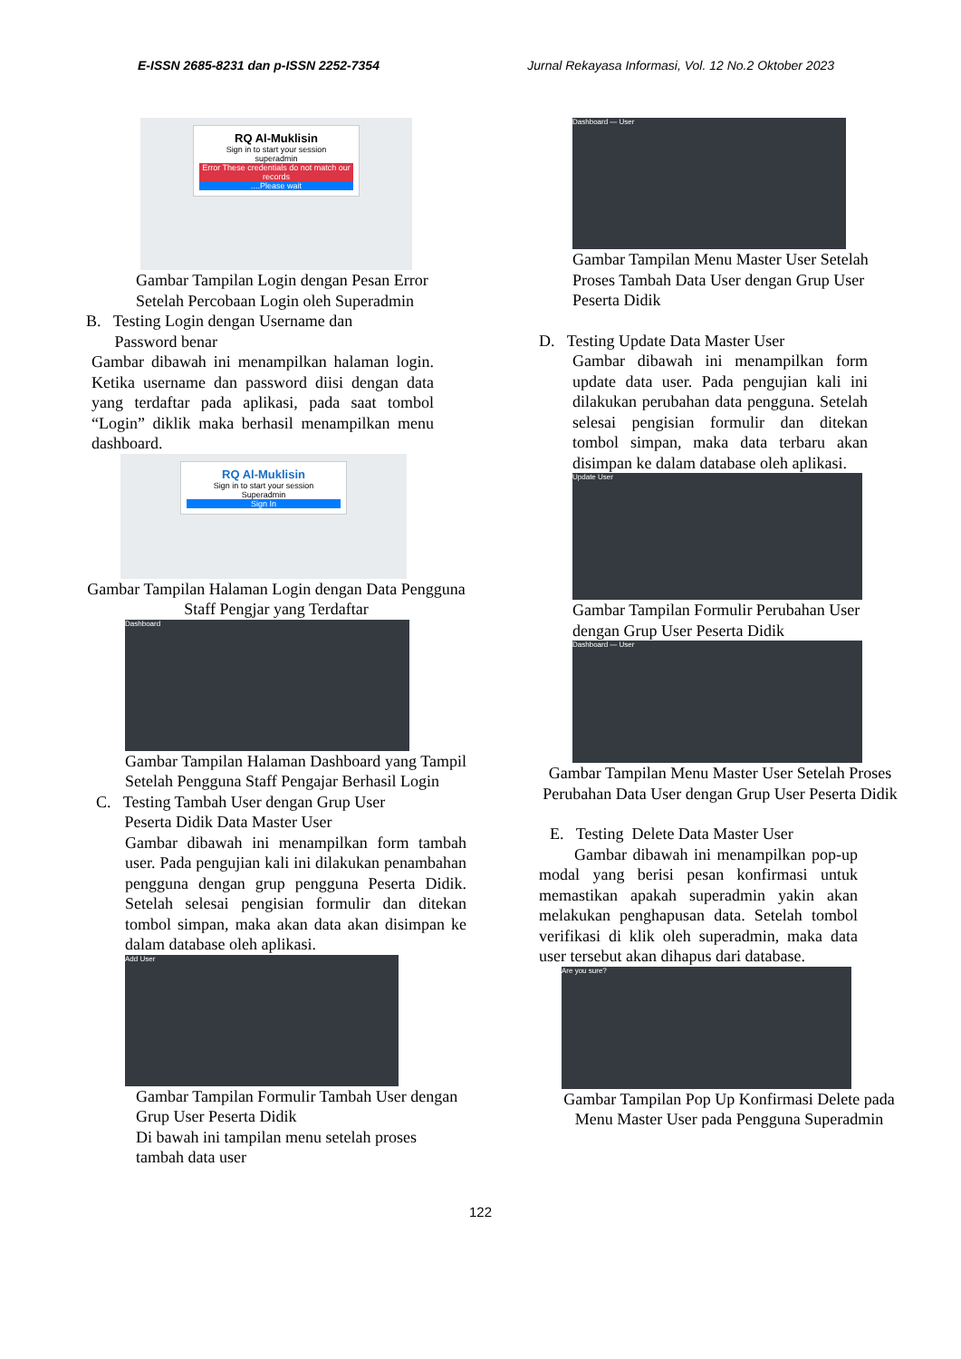E-ISSN 2685-8231 dan p-ISSN 2252-7354 Jurnal Rekayasa Informasi, Vol. 12 No.2 Oktober 2023
RQ Al-Muklisin
Sign in to start your session
superadmin
Error These credentials do not match our records....Please wait
Gambar Tampilan Login dengan Pesan Error Setelah Percobaan Login oleh Superadmin
B. Testing Login dengan Username dan
Password benar
Gambar dibawah ini menampilkan halaman login. Ketika username dan password diisi dengan data yang terdaftar pada aplikasi, pada saat tombol “Login” diklik maka berhasil menampilkan menu dashboard.
RQ Al-Muklisin
Sign in to start your session
Superadmin
Sign In
Gambar Tampilan Halaman Login dengan Data Pengguna Staff Pengjar yang Terdaftar
Dashboard
Gambar Tampilan Halaman Dashboard yang Tampil Setelah Pengguna Staff Pengajar Berhasil Login
C. Testing Tambah User dengan Grup User
Peserta Didik Data Master User
Gambar dibawah ini menampilkan form tambah user. Pada pengujian kali ini dilakukan penambahan pengguna dengan grup pengguna Peserta Didik. Setelah selesai pengisian formulir dan ditekan tombol simpan, maka akan data akan disimpan ke dalam database oleh aplikasi.
Add User
Gambar Tampilan Formulir Tambah User dengan Grup User Peserta Didik
Di bawah ini tampilan menu setelah proses tambah data user
Dashboard — User
Gambar Tampilan Menu Master User Setelah Proses Tambah Data User dengan Grup User Peserta Didik
D. Testing Update Data Master User
Gambar dibawah ini menampilkan form update data user. Pada pengujian kali ini dilakukan perubahan data pengguna. Setelah selesai pengisian formulir dan ditekan tombol simpan, maka data terbaru akan disimpan ke dalam database oleh aplikasi.
Update User
Gambar Tampilan Formulir Perubahan User dengan Grup User Peserta Didik
Dashboard — User
Gambar Tampilan Menu Master User Setelah Proses Perubahan Data User dengan Grup User Peserta Didik
E. Testing Delete Data Master User
Gambar dibawah ini menampilkan pop-up modal yang berisi pesan konfirmasi untuk memastikan apakah superadmin yakin akan melakukan penghapusan data. Setelah tombol verifikasi di klik oleh superadmin, maka data user tersebut akan dihapus dari database.
Are you sure?
Gambar Tampilan Pop Up Konfirmasi Delete pada Menu Master User pada Pengguna Superadmin
122